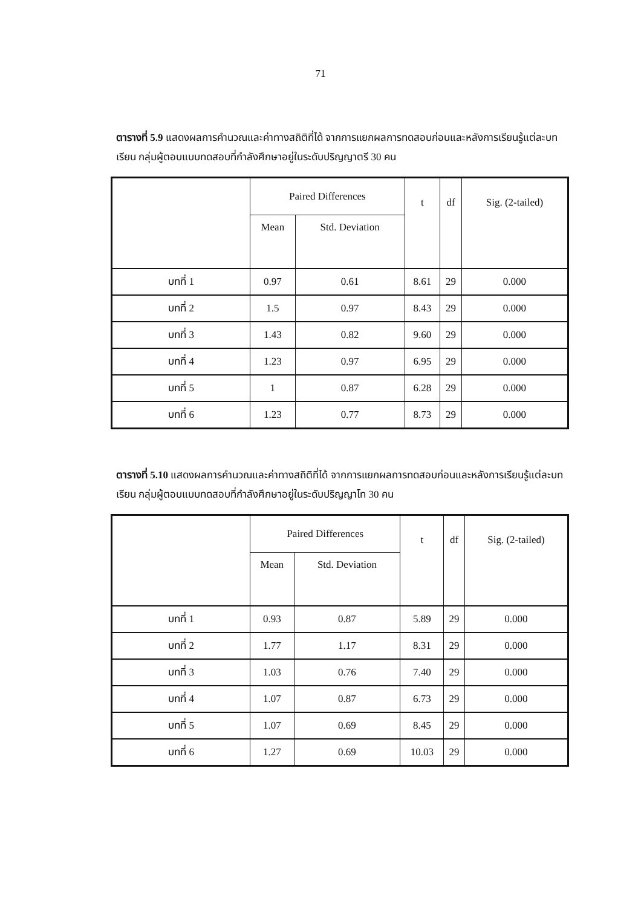71
ตารางที่ 5.9 แสดงผลการคำนวณและค่าทางสถิติที่ได้ จากการแยกผลการทดสอบก่อนและหลังการเรียนรู้แต่ละบทเรียน กลุ่มผู้ตอบแบบทดสอบที่กำลังศึกษาอยู่ในระดับปริญญาตรี 30 คน
| | Paired Differences | | t | df | Sig. (2-tailed) |
| --- | --- | --- | --- | --- | --- |
| | Mean | Std. Deviation | | | |
| บทที่ 1 | 0.97 | 0.61 | 8.61 | 29 | 0.000 |
| บทที่ 2 | 1.5 | 0.97 | 8.43 | 29 | 0.000 |
| บทที่ 3 | 1.43 | 0.82 | 9.60 | 29 | 0.000 |
| บทที่ 4 | 1.23 | 0.97 | 6.95 | 29 | 0.000 |
| บทที่ 5 | 1 | 0.87 | 6.28 | 29 | 0.000 |
| บทที่ 6 | 1.23 | 0.77 | 8.73 | 29 | 0.000 |
ตารางที่ 5.10 แสดงผลการคำนวณและค่าทางสถิติที่ได้ จากการแยกผลการทดสอบก่อนและหลังการเรียนรู้แต่ละบทเรียน กลุ่มผู้ตอบแบบทดสอบที่กำลังศึกษาอยู่ในระดับปริญญาโท 30 คน
| | Paired Differences | | t | df | Sig. (2-tailed) |
| --- | --- | --- | --- | --- | --- |
| | Mean | Std. Deviation | | | |
| บทที่ 1 | 0.93 | 0.87 | 5.89 | 29 | 0.000 |
| บทที่ 2 | 1.77 | 1.17 | 8.31 | 29 | 0.000 |
| บทที่ 3 | 1.03 | 0.76 | 7.40 | 29 | 0.000 |
| บทที่ 4 | 1.07 | 0.87 | 6.73 | 29 | 0.000 |
| บทที่ 5 | 1.07 | 0.69 | 8.45 | 29 | 0.000 |
| บทที่ 6 | 1.27 | 0.69 | 10.03 | 29 | 0.000 |